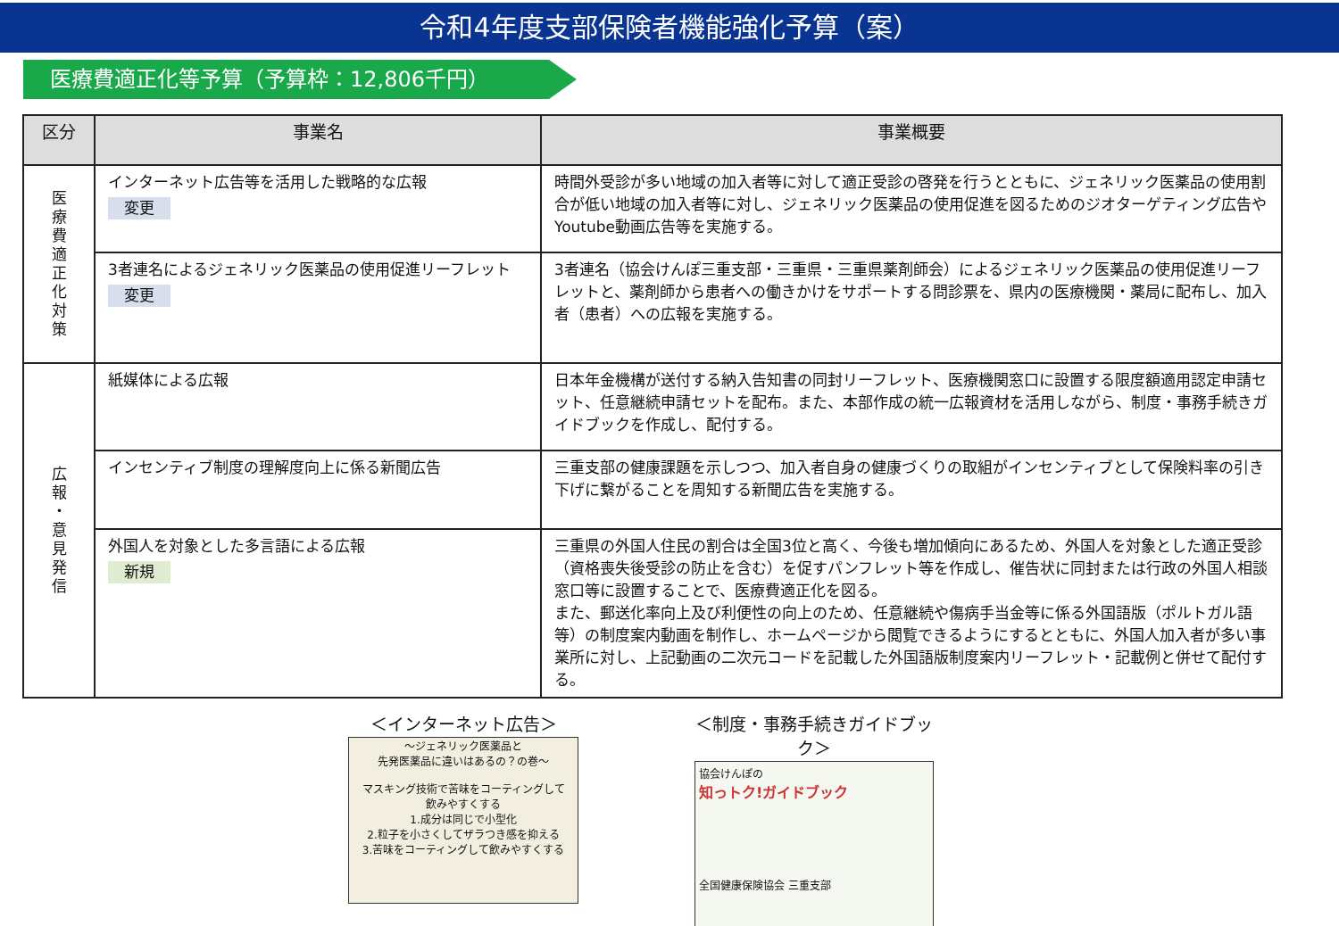令和4年度支部保険者機能強化予算（案）
医療費適正化等予算（予算枠：12,806千円）
| 区分 | 事業名 | 事業概要 |
| --- | --- | --- |
| 医 療 費 適 正 化 対 策 | インターネット広告等を活用した戦略的な広報 変更 | 時間外受診が多い地域の加入者等に対して適正受診の啓発を行うとともに、ジェネリック医薬品の使用割合が低い地域の加入者等に対し、ジェネリック医薬品の使用促進を図るためのジオターゲティング広告やYoutube動画広告等を実施する。 |
| | 3者連名によるジェネリック医薬品の使用促進リーフレット 変更 | 3者連名（協会けんぽ三重支部・三重県・三重県薬剤師会）によるジェネリック医薬品の使用促進リーフレットと、薬剤師から患者への働きかけをサポートする問診票を、県内の医療機関・薬局に配布し、加入者（患者）への広報を実施する。 |
| 広 報 ・ 意 見 発 信 | 紙媒体による広報 | 日本年金機構が送付する納入告知書の同封リーフレット、医療機関窓口に設置する限度額適用認定申請セット、任意継続申請セットを配布。また、本部作成の統一広報資材を活用しながら、制度・事務手続きガイドブックを作成し、配付する。 |
| | インセンティブ制度の理解度向上に係る新聞広告 | 三重支部の健康課題を示しつつ、加入者自身の健康づくりの取組がインセンティブとして保険料率の引き下げに繋がることを周知する新聞広告を実施する。 |
| | 外国人を対象とした多言語による広報 新規 | 三重県の外国人住民の割合は全国3位と高く、今後も増加傾向にあるため、外国人を対象とした適正受診（資格喪失後受診の防止を含む）を促すパンフレット等を作成し、催告状に同封または行政の外国人相談窓口等に設置することで、医療費適正化を図る。 また、郵送化率向上及び利便性の向上のため、任意継続や傷病手当金等に係る外国語版（ポルトガル語等）の制度案内動画を制作し、ホームページから閲覧できるようにするとともに、外国人加入者が多い事業所に対し、上記動画の二次元コードを記載した外国語版制度案内リーフレット・記載例と併せて配付する。 |
＜インターネット広告＞
～ジェネリック医薬品と
先発医薬品に違いはあるの？の巻～
マスキング技術で苦味をコーティングして
飲みやすくする
1.成分は同じで小型化
2.粒子を小さくしてザラつき感を抑える
3.苦味をコーティングして飲みやすくする
＜制度・事務手続きガイドブック＞
協会けんぽの
知っトク!ガイドブック
全国健康保険協会 三重支部